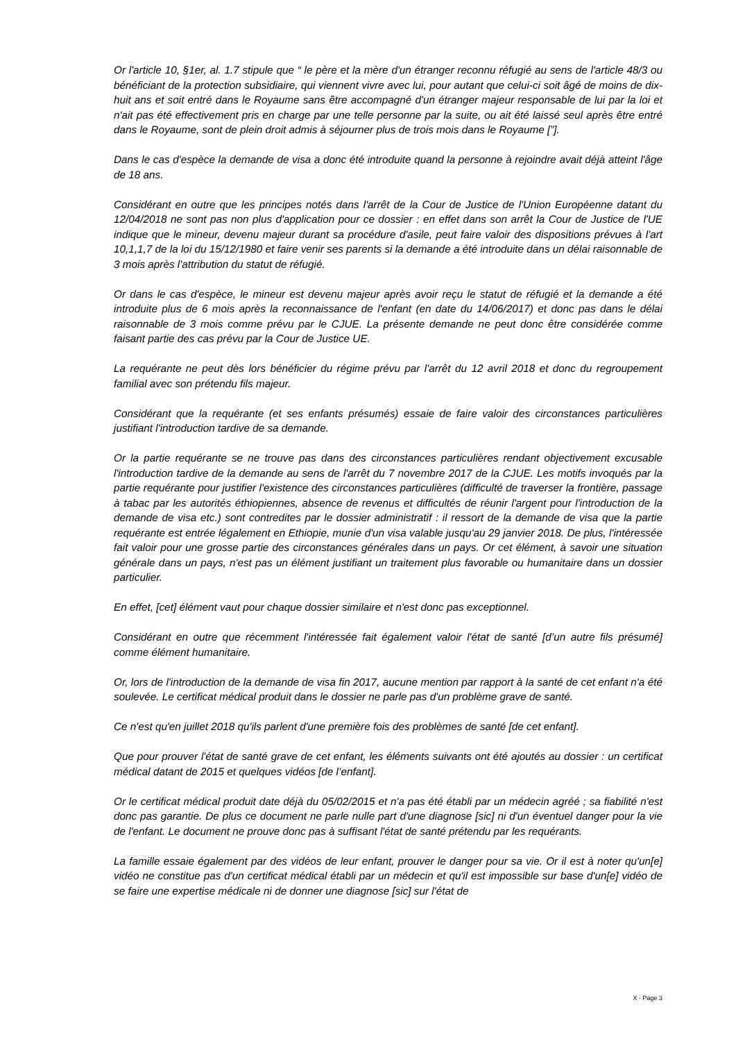Or l'article 10, §1er, al. 1.7 stipule que “ le père et la mère d'un étranger reconnu réfugié au sens de l'article 48/3 ou bénéficiant de la protection subsidiaire, qui viennent vivre avec lui, pour autant que celui-ci soit âgé de moins de dix-huit ans et soit entré dans le Royaume sans être accompagné d'un étranger majeur responsable de lui par la loi et n'ait pas été effectivement pris en charge par une telle personne par la suite, ou ait été laissé seul après être entré dans le Royaume, sont de plein droit admis à séjourner plus de trois mois dans le Royaume [”].
Dans le cas d'espèce la demande de visa a donc été introduite quand la personne à rejoindre avait déjà atteint l'âge de 18 ans.
Considérant en outre que les principes notés dans l'arrêt de la Cour de Justice de l'Union Européenne datant du 12/04/2018 ne sont pas non plus d'application pour ce dossier : en effet dans son arrêt la Cour de Justice de l'UE indique que le mineur, devenu majeur durant sa procédure d'asile, peut faire valoir des dispositions prévues à l'art 10,1,1,7 de la loi du 15/12/1980 et faire venir ses parents si la demande a été introduite dans un délai raisonnable de 3 mois après l'attribution du statut de réfugié.
Or dans le cas d'espèce, le mineur est devenu majeur après avoir reçu le statut de réfugié et la demande a été introduite plus de 6 mois après la reconnaissance de l'enfant (en date du 14/06/2017) et donc pas dans le délai raisonnable de 3 mois comme prévu par le CJUE. La présente demande ne peut donc être considérée comme faisant partie des cas prévu par la Cour de Justice UE.
La requérante ne peut dès lors bénéficier du régime prévu par l'arrêt du 12 avril 2018 et donc du regroupement familial avec son prétendu fils majeur.
Considérant que la requérante (et ses enfants présumés) essaie de faire valoir des circonstances particulières justifiant l'introduction tardive de sa demande.
Or la partie requérante se ne trouve pas dans des circonstances particulières rendant objectivement excusable l'introduction tardive de la demande au sens de l'arrêt du 7 novembre 2017 de la CJUE. Les motifs invoqués par la partie requérante pour justifier l'existence des circonstances particulières (difficulté de traverser la frontière, passage à tabac par les autorités éthiopiennes, absence de revenus et difficultés de réunir l'argent pour l'introduction de la demande de visa etc.) sont contredites par le dossier administratif : il ressort de la demande de visa que la partie requérante est entrée légalement en Ethiopie, munie d'un visa valable jusqu'au 29 janvier 2018. De plus, l'intéressée fait valoir pour une grosse partie des circonstances générales dans un pays. Or cet élément, à savoir une situation générale dans un pays, n'est pas un élément justifiant un traitement plus favorable ou humanitaire dans un dossier particulier.
En effet, [cet] élément vaut pour chaque dossier similaire et n'est donc pas exceptionnel.
Considérant en outre que récemment l'intéressée fait également valoir l'état de santé [d’un autre fils présumé] comme élément humanitaire.
Or, lors de l'introduction de la demande de visa fin 2017, aucune mention par rapport à la santé de cet enfant n'a été soulevée. Le certificat médical produit dans le dossier ne parle pas d'un problème grave de santé.
Ce n'est qu'en juillet 2018 qu'ils parlent d'une première fois des problèmes de santé [de cet enfant].
Que pour prouver l'état de santé grave de cet enfant, les éléments suivants ont été ajoutés au dossier : un certificat médical datant de 2015 et quelques vidéos [de l’enfant].
Or le certificat médical produit date déjà du 05/02/2015 et n'a pas été établi par un médecin agréé ; sa fiabilité n'est donc pas garantie. De plus ce document ne parle nulle part d'une diagnose [sic] ni d'un éventuel danger pour la vie de l'enfant. Le document ne prouve donc pas à suffisant l'état de santé prétendu par les requérants.
La famille essaie également par des vidéos de leur enfant, prouver le danger pour sa vie. Or il est à noter qu'un[e] vidéo ne constitue pas d'un certificat médical établi par un médecin et qu'il est impossible sur base d'un[e] vidéo de se faire une expertise médicale ni de donner une diagnose [sic] sur l'état de
X - Page 3